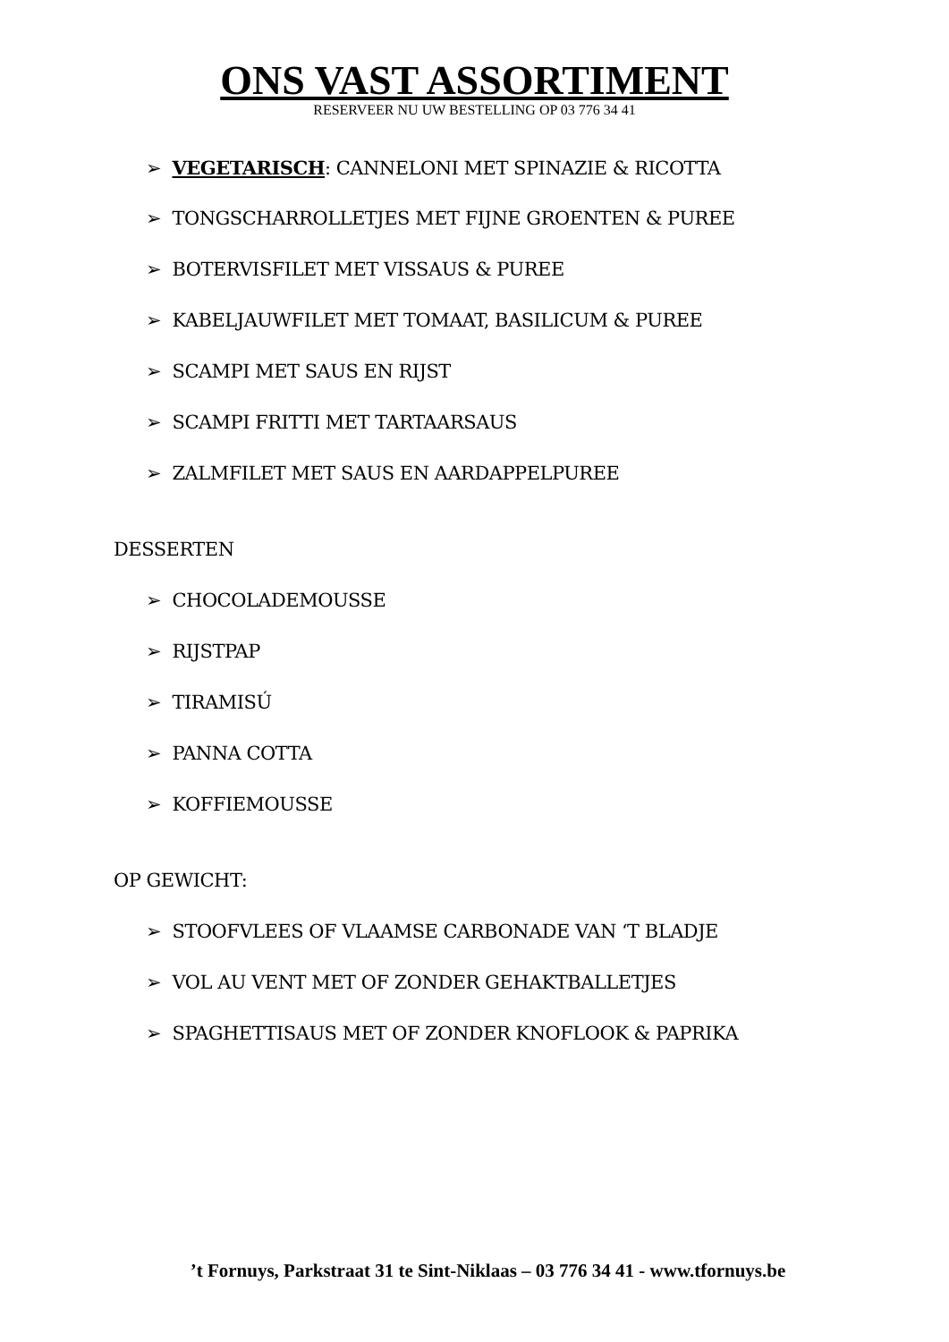ONS VAST ASSORTIMENT
RESERVEER NU UW BESTELLING OP 03 776 34 41
➢ VEGETARISCH: CANNELONI MET SPINAZIE & RICOTTA
➢ TONGSCHARROLLETJES MET FIJNE GROENTEN & PUREE
➢ BOTERVISFILET MET VISSAUS & PUREE
➢ KABELJAUWFILET MET TOMAAT, BASILICUM & PUREE
➢ SCAMPI MET SAUS EN RIJST
➢ SCAMPI FRITTI MET TARTAARSAUS
➢ ZALMFILET MET SAUS EN AARDAPPELPUREE
DESSERTEN
➢ CHOCOLADEMOUSSE
➢ RIJSTPAP
➢ TIRAMISÚ
➢ PANNA COTTA
➢ KOFFIEMOUSSE
OP GEWICHT:
➢ STOOFVLEES OF VLAAMSE CARBONADE VAN ‘T BLADJE
➢ VOL AU VENT MET OF ZONDER GEHAKTBALLETJES
➢ SPAGHETTISAUS MET OF ZONDER KNOFLOOK & PAPRIKA
’t Fornuys, Parkstraat 31 te Sint-Niklaas – 03 776 34 41 - www.tfornuys.be